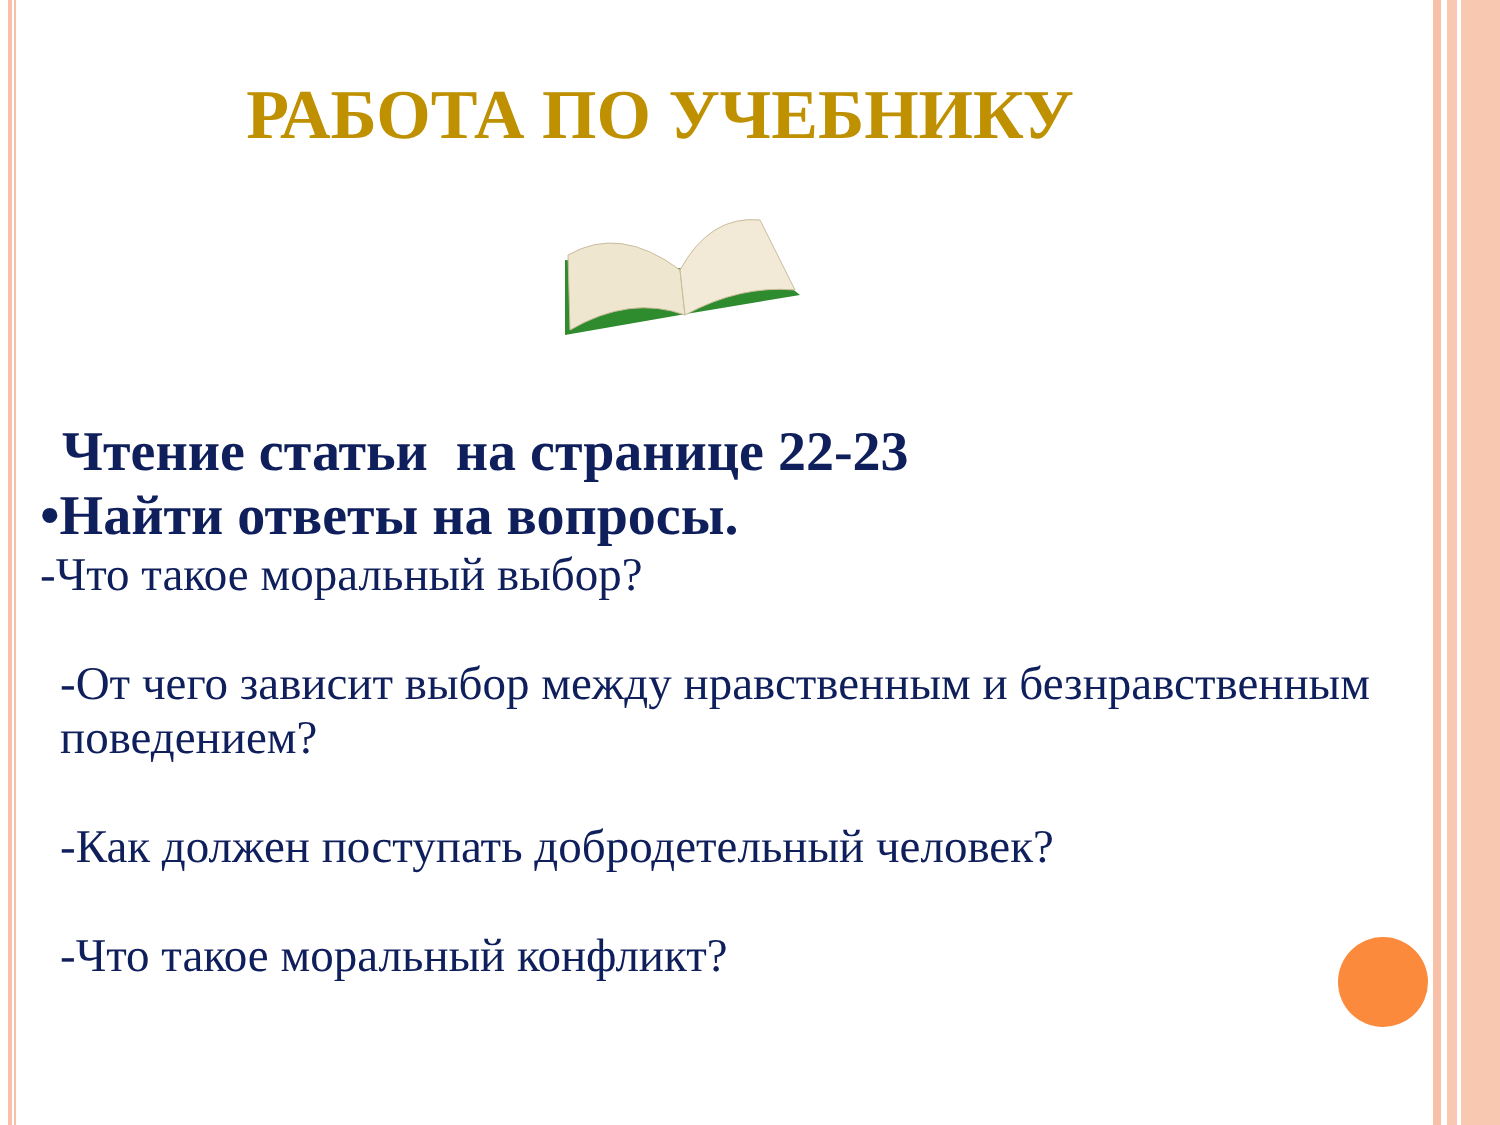РАБОТА ПО УЧЕБНИКУ
Чтение статьи на странице 22-23
•Найти ответы на вопросы.
-Что такое моральный выбор?
-От чего зависит выбор между нравственным и безнравственным поведением?
-Как должен поступать добродетельный человек?
-Что такое моральный конфликт?